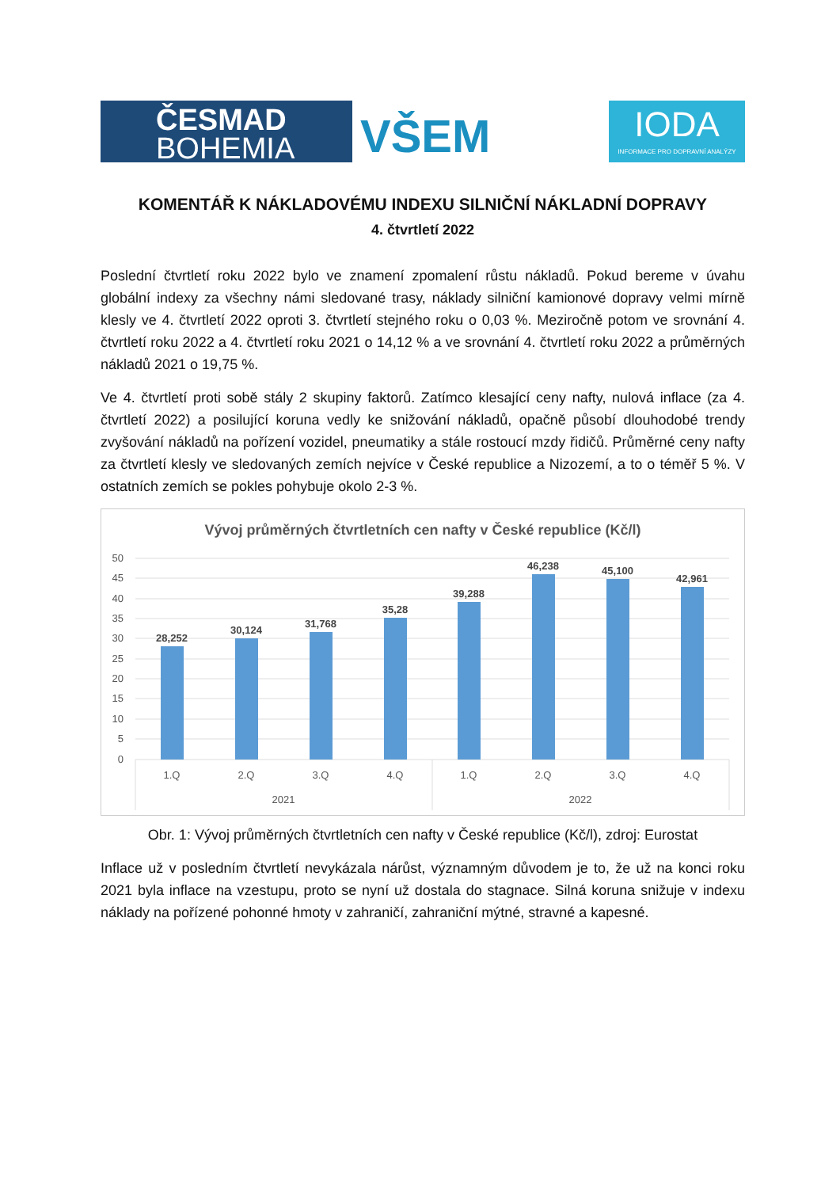ČESMAD
BOHEMIA
VŠEM
IODA
INFORMACE PRO DOPRAVNÍ ANALÝZY
KOMENTÁŘ K NÁKLADOVÉMU INDEXU SILNIČNÍ NÁKLADNÍ DOPRAVY
4. čtvrtletí 2022
Poslední čtvrtletí roku 2022 bylo ve znamení zpomalení růstu nákladů. Pokud bereme v úvahu globální indexy za všechny námi sledované trasy, náklady silniční kamionové dopravy velmi mírně klesly ve 4. čtvrtletí 2022 oproti 3. čtvrtletí stejného roku o 0,03 %. Meziročně potom ve srovnání 4. čtvrtletí roku 2022 a 4. čtvrtletí roku 2021 o 14,12 % a ve srovnání 4. čtvrtletí roku 2022 a průměrných nákladů 2021 o 19,75 %.
Ve 4. čtvrtletí proti sobě stály 2 skupiny faktorů. Zatímco klesající ceny nafty, nulová inflace (za 4. čtvrtletí 2022) a posilující koruna vedly ke snižování nákladů, opačně působí dlouhodobé trendy zvyšování nákladů na pořízení vozidel, pneumatiky a stále rostoucí mzdy řidičů. Průměrné ceny nafty za čtvrtletí klesly ve sledovaných zemích nejvíce v České republice a Nizozemí, a to o téměř 5 %. V ostatních zemích se pokles pohybuje okolo 2-3 %.
Vývoj průměrných čtvrtletních cen nafty v České republice (Kč/l)
50
45
40
35
30
25
20
15
10
5
0
28,252
30,124
31,768
35,28
39,288
46,238
45,100
42,961
1.Q
2.Q
3.Q
4.Q
1.Q
2.Q
3.Q
4.Q
2021
2022
Obr. 1: Vývoj průměrných čtvrtletních cen nafty v České republice (Kč/l), zdroj: Eurostat
Inflace už v posledním čtvrtletí nevykázala nárůst, významným důvodem je to, že už na konci roku 2021 byla inflace na vzestupu, proto se nyní už dostala do stagnace. Silná koruna snižuje v indexu náklady na pořízené pohonné hmoty v zahraničí, zahraniční mýtné, stravné a kapesné.